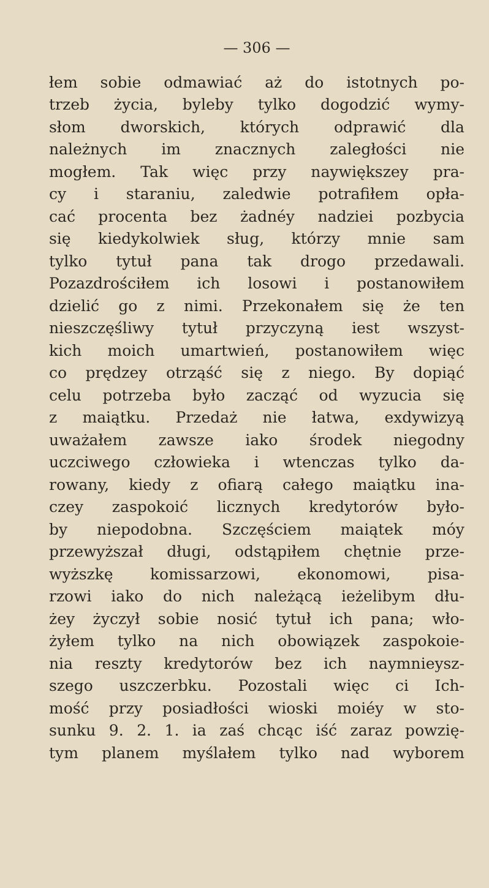— 306 —
łem sobie odmawiać aż do istotnych po-
trzeb życia, byleby tylko dogodzić wymy-
słom dworskich, których odprawić dla
należnych im znacznych zaległości nie
mogłem. Tak więc przy naywiększey pra-
cy i staraniu, zaledwie potrafiłem opła-
cać procenta bez żadnéy nadziei pozbycia
się kiedykolwiek sług, którzy mnie sam
tylko tytuł pana tak drogo przedawali.
Pozazdrościłem ich losowi i postanowiłem
dzielić go z nimi. Przekonałem się że ten
nieszczęśliwy tytuł przyczyną iest wszyst-
kich moich umartwień, postanowiłem więc
co prędzey otrząść się z niego. By dopiąć
celu potrzeba było zacząć od wyzucia się
z maiątku. Przedaż nie łatwa, exdywizyą
uważałem zawsze iako środek niegodny
uczciwego człowieka i wtenczas tylko da-
rowany, kiedy z ofiarą całego maiątku ina-
czey zaspokoić licznych kredytorów było-
by niepodobna. Szczęściem maiątek móy
przewyższał długi, odstąpiłem chętnie prze-
wyższkę komissarzowi, ekonomowi, pisa-
rzowi iako do nich należącą ieżelibym dłu-
żey życzył sobie nosić tytuł ich pana; wło-
żyłem tylko na nich obowiązek zaspokoie-
nia reszty kredytorów bez ich naymnieysz-
szego uszczerbku. Pozostali więc ci Ich-
mość przy posiadłości wioski moiéy w sto-
sunku 9. 2. 1. ia zaś chcąc iść zaraz powzię-
tym planem myślałem tylko nad wyborem